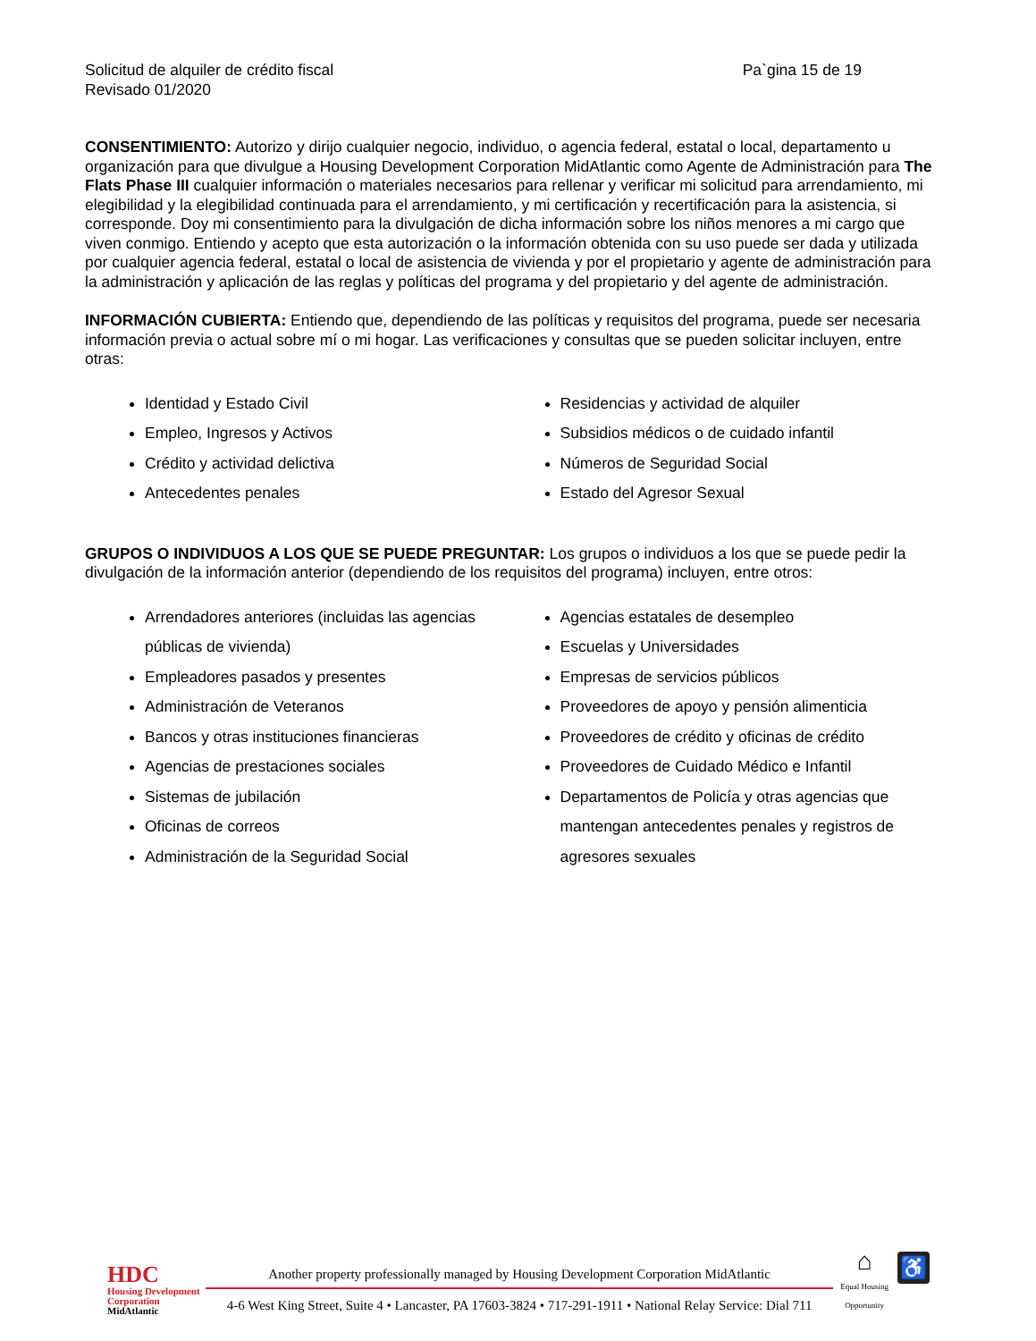Solicitud de alquiler de crédito fiscal
Revisado 01/2020
Pa`gina 15 de 19
CONSENTIMIENTO: Autorizo y dirijo cualquier negocio, individuo, o agencia federal, estatal o local, departamento u organización para que divulgue a Housing Development Corporation MidAtlantic como Agente de Administración para The Flats Phase III cualquier información o materiales necesarios para rellenar y verificar mi solicitud para arrendamiento, mi elegibilidad y la elegibilidad continuada para el arrendamiento, y mi certificación y recertificación para la asistencia, si corresponde. Doy mi consentimiento para la divulgación de dicha información sobre los niños menores a mi cargo que viven conmigo. Entiendo y acepto que esta autorización o la información obtenida con su uso puede ser dada y utilizada por cualquier agencia federal, estatal o local de asistencia de vivienda y por el propietario y agente de administración para la administración y aplicación de las reglas y políticas del programa y del propietario y del agente de administración.
INFORMACIÓN CUBIERTA: Entiendo que, dependiendo de las políticas y requisitos del programa, puede ser necesaria información previa o actual sobre mí o mi hogar. Las verificaciones y consultas que se pueden solicitar incluyen, entre otras:
Identidad y Estado Civil
Empleo, Ingresos y Activos
Crédito y actividad delictiva
Antecedentes penales
Residencias y actividad de alquiler
Subsidios médicos o de cuidado infantil
Números de Seguridad Social
Estado del Agresor Sexual
GRUPOS O INDIVIDUOS A LOS QUE SE PUEDE PREGUNTAR: Los grupos o individuos a los que se puede pedir la divulgación de la información anterior (dependiendo de los requisitos del programa) incluyen, entre otros:
Arrendadores anteriores (incluidas las agencias públicas de vivienda)
Empleadores pasados y presentes
Administración de Veteranos
Bancos y otras instituciones financieras
Agencias de prestaciones sociales
Sistemas de jubilación
Oficinas de correos
Administración de la Seguridad Social
Agencias estatales de desempleo
Escuelas y Universidades
Empresas de servicios públicos
Proveedores de apoyo y pensión alimenticia
Proveedores de crédito y oficinas de crédito
Proveedores de Cuidado Médico e Infantil
Departamentos de Policía y otras agencias que mantengan antecedentes penales y registros de agresores sexuales
HDC
Housing Development
Corporation
MidAtlantic
Another property professionally managed by Housing Development Corporation MidAtlantic
4-6 West King Street, Suite 4 • Lancaster, PA 17603-3824 • 717-291-1911 • National Relay Service: Dial 711
⌂
Equal Housing
Opportunity
♿